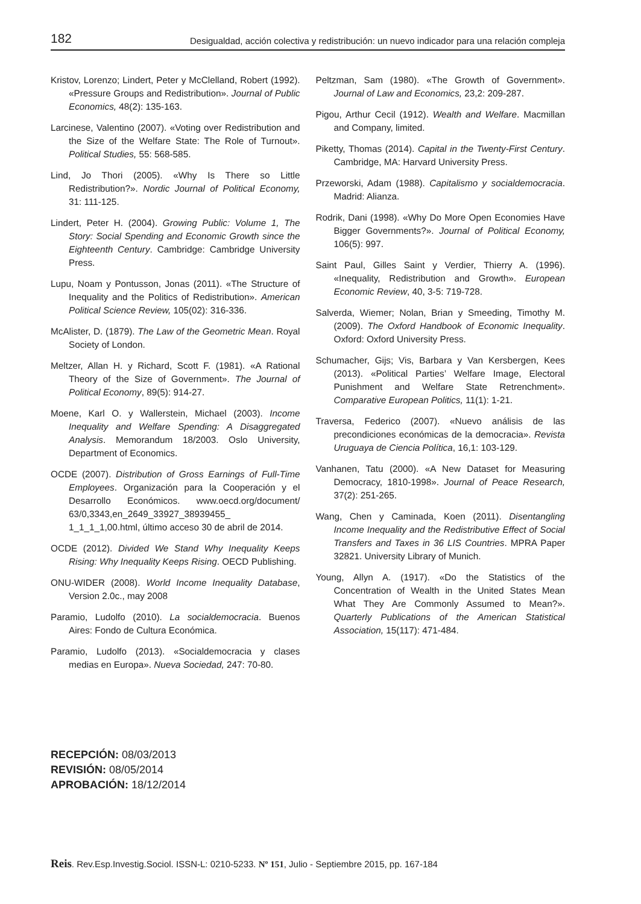182 Desigualdad, acción colectiva y redistribución: un nuevo indicador para una relación compleja
Kristov, Lorenzo; Lindert, Peter y McClelland, Robert (1992). «Pressure Groups and Redistribution». Journal of Public Economics, 48(2): 135-163.
Larcinese, Valentino (2007). «Voting over Redistribution and the Size of the Welfare State: The Role of Turnout». Political Studies, 55: 568-585.
Lind, Jo Thori (2005). «Why Is There so Little Redistribution?». Nordic Journal of Political Economy, 31: 111-125.
Lindert, Peter H. (2004). Growing Public: Volume 1, The Story: Social Spending and Economic Growth since the Eighteenth Century. Cambridge: Cambridge University Press.
Lupu, Noam y Pontusson, Jonas (2011). «The Structure of Inequality and the Politics of Redistribution». American Political Science Review, 105(02): 316-336.
McAlister, D. (1879). The Law of the Geometric Mean. Royal Society of London.
Meltzer, Allan H. y Richard, Scott F. (1981). «A Rational Theory of the Size of Government». The Journal of Political Economy, 89(5): 914-27.
Moene, Karl O. y Wallerstein, Michael (2003). Income Inequality and Welfare Spending: A Disaggregated Analysis. Memorandum 18/2003. Oslo University, Department of Economics.
OCDE (2007). Distribution of Gross Earnings of Full-Time Employees. Organización para la Cooperación y el Desarrollo Económicos. www.oecd.org/document/ 63/0,3343,en_2649_33927_38939455_ 1_1_1_1,00.html, último acceso 30 de abril de 2014.
OCDE (2012). Divided We Stand Why Inequality Keeps Rising: Why Inequality Keeps Rising. OECD Publishing.
ONU-WIDER (2008). World Income Inequality Database, Version 2.0c., may 2008
Paramio, Ludolfo (2010). La socialdemocracia. Buenos Aires: Fondo de Cultura Económica.
Paramio, Ludolfo (2013). «Socialdemocracia y clases medias en Europa». Nueva Sociedad, 247: 70-80.
Peltzman, Sam (1980). «The Growth of Government». Journal of Law and Economics, 23,2: 209-287.
Pigou, Arthur Cecil (1912). Wealth and Welfare. Macmillan and Company, limited.
Piketty, Thomas (2014). Capital in the Twenty-First Century. Cambridge, MA: Harvard University Press.
Przeworski, Adam (1988). Capitalismo y socialdemocracia. Madrid: Alianza.
Rodrik, Dani (1998). «Why Do More Open Economies Have Bigger Governments?». Journal of Political Economy, 106(5): 997.
Saint Paul, Gilles Saint y Verdier, Thierry A. (1996). «Inequality, Redistribution and Growth». European Economic Review, 40, 3-5: 719-728.
Salverda, Wiemer; Nolan, Brian y Smeeding, Timothy M. (2009). The Oxford Handbook of Economic Inequality. Oxford: Oxford University Press.
Schumacher, Gijs; Vis, Barbara y Van Kersbergen, Kees (2013). «Political Parties’ Welfare Image, Electoral Punishment and Welfare State Retrenchment». Comparative European Politics, 11(1): 1-21.
Traversa, Federico (2007). «Nuevo análisis de las precondiciones económicas de la democracia». Revista Uruguaya de Ciencia Política, 16,1: 103-129.
Vanhanen, Tatu (2000). «A New Dataset for Measuring Democracy, 1810-1998». Journal of Peace Research, 37(2): 251-265.
Wang, Chen y Caminada, Koen (2011). Disentangling Income Inequality and the Redistributive Effect of Social Transfers and Taxes in 36 LIS Countries. MPRA Paper 32821. University Library of Munich.
Young, Allyn A. (1917). «Do the Statistics of the Concentration of Wealth in the United States Mean What They Are Commonly Assumed to Mean?». Quarterly Publications of the American Statistical Association, 15(117): 471-484.
RECEPCIÓN: 08/03/2013
REVISIÓN: 08/05/2014
APROBACIÓN: 18/12/2014
Reis. Rev.Esp.Investig.Sociol. ISSN-L: 0210-5233. Nº 151, Julio - Septiembre 2015, pp. 167-184